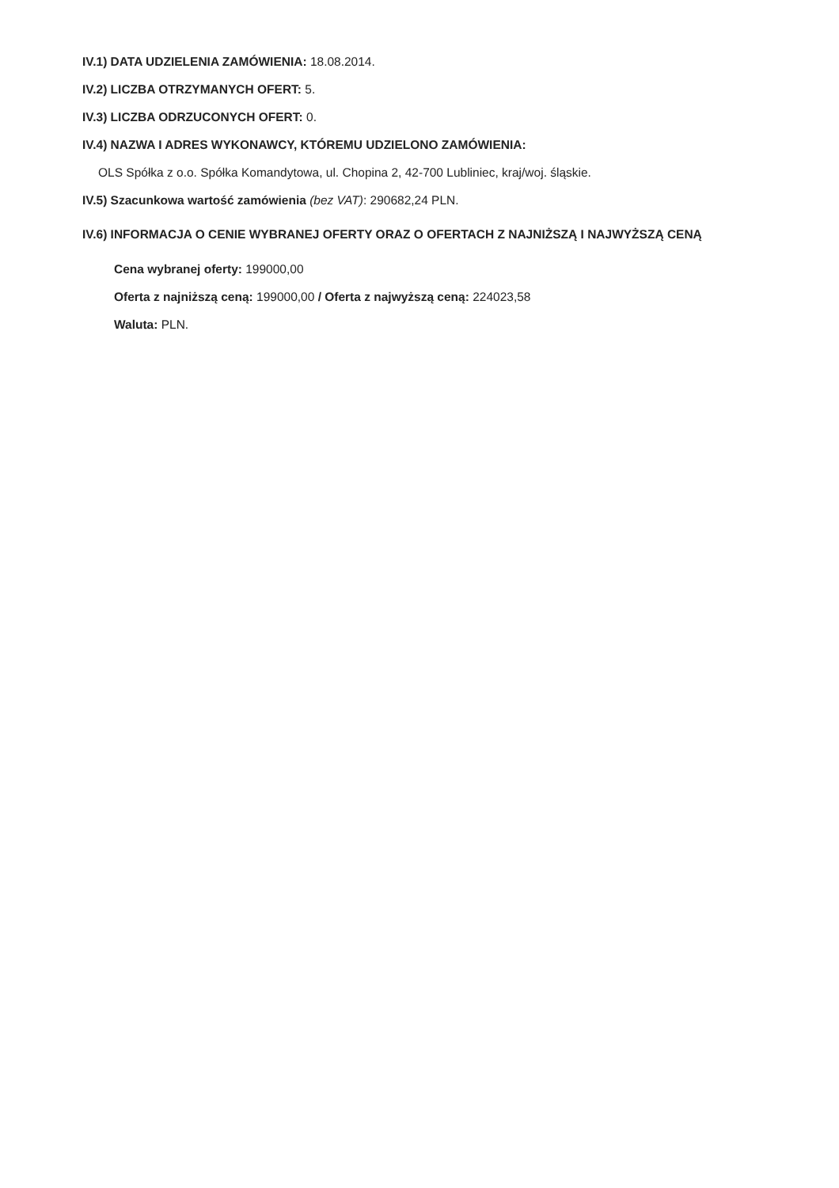IV.1) DATA UDZIELENIA ZAMÓWIENIA: 18.08.2014.
IV.2) LICZBA OTRZYMANYCH OFERT: 5.
IV.3) LICZBA ODRZUCONYCH OFERT: 0.
IV.4) NAZWA I ADRES WYKONAWCY, KTÓREMU UDZIELONO ZAMÓWIENIA:
OLS Spółka z o.o. Spółka Komandytowa, ul. Chopina 2, 42-700 Lubliniec, kraj/woj. śląskie.
IV.5) Szacunkowa wartość zamówienia (bez VAT): 290682,24 PLN.
IV.6) INFORMACJA O CENIE WYBRANEJ OFERTY ORAZ O OFERTACH Z NAJNIŻSZĄ I NAJWYŻSZĄ CENĄ
Cena wybranej oferty: 199000,00
Oferta z najniższą ceną: 199000,00 / Oferta z najwyższą ceną: 224023,58
Waluta: PLN.